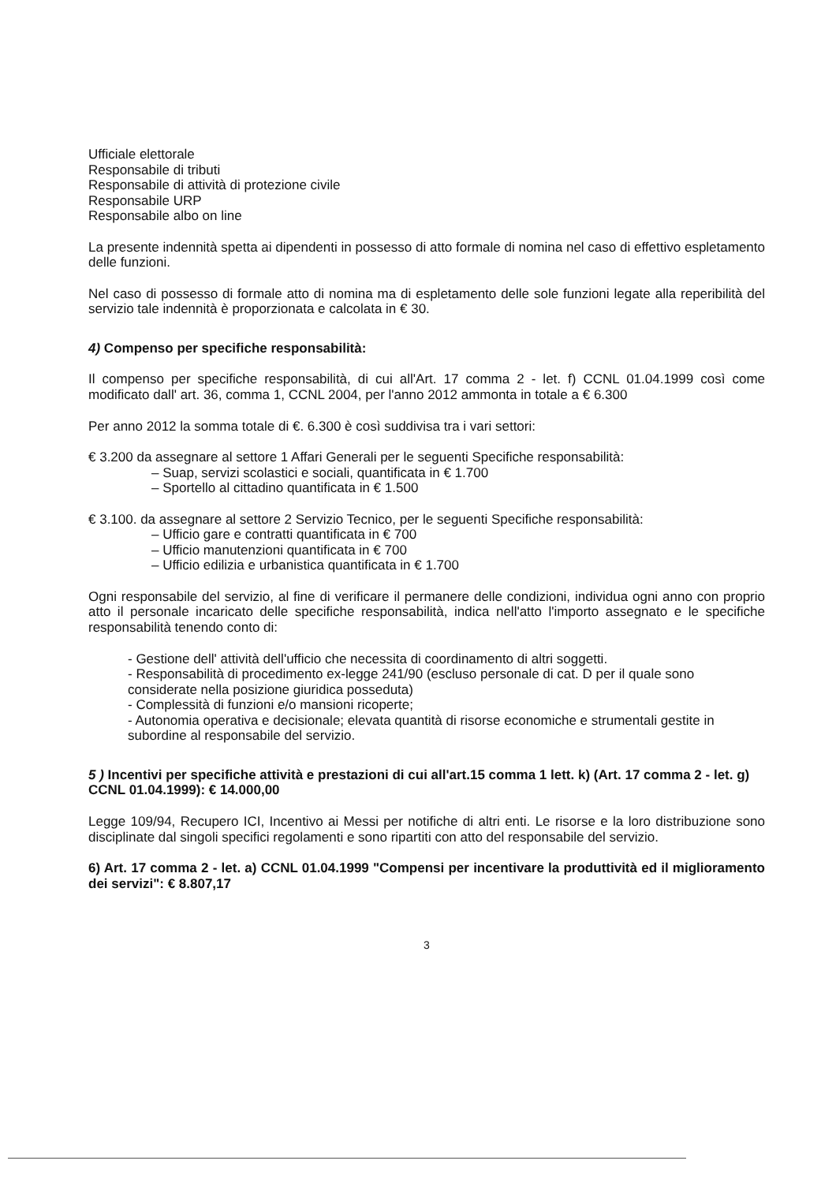Ufficiale elettorale
Responsabile di tributi
Responsabile di attività di protezione civile
Responsabile URP
Responsabile albo on line
La presente indennità spetta ai dipendenti in possesso di atto formale di nomina nel caso di effettivo espletamento delle funzioni.
Nel caso di possesso di formale atto di nomina ma di espletamento delle sole funzioni legate alla reperibilità del servizio tale indennità è proporzionata e calcolata in € 30.
4) Compenso per specifiche responsabilità:
Il compenso per specifiche responsabilità, di cui all'Art. 17 comma 2 - let. f) CCNL 01.04.1999 così come modificato dall' art. 36, comma 1, CCNL 2004, per l'anno 2012 ammonta in totale a € 6.300
Per anno 2012 la somma totale di €. 6.300 è così suddivisa tra i vari settori:
€ 3.200 da assegnare al settore 1 Affari Generali per le seguenti Specifiche responsabilità:
– Suap, servizi scolastici e sociali, quantificata in € 1.700
– Sportello al cittadino quantificata in € 1.500
€ 3.100. da assegnare al settore 2 Servizio Tecnico, per le seguenti Specifiche responsabilità:
– Ufficio gare e contratti quantificata in € 700
– Ufficio manutenzioni quantificata in € 700
– Ufficio edilizia e urbanistica quantificata in € 1.700
Ogni responsabile del servizio, al fine di verificare il permanere delle condizioni, individua ogni anno con proprio atto il personale incaricato delle specifiche responsabilità, indica nell'atto l'importo assegnato e le specifiche responsabilità tenendo conto di:
- Gestione dell' attività dell'ufficio che necessita di coordinamento di altri soggetti.
- Responsabilità di procedimento ex-legge 241/90 (escluso personale di cat. D per il quale sono considerate nella posizione giuridica posseduta)
- Complessità di funzioni e/o mansioni ricoperte;
- Autonomia operativa e decisionale; elevata quantità di risorse economiche e strumentali gestite in subordine al responsabile del servizio.
5 ) Incentivi per specifiche attività e prestazioni di cui all'art.15 comma 1 lett. k) (Art. 17 comma 2 - let. g) CCNL 01.04.1999): € 14.000,00
Legge 109/94, Recupero ICI, Incentivo ai Messi per notifiche di altri enti. Le risorse e la loro distribuzione sono disciplinate dal singoli specifici regolamenti e sono ripartiti con atto del responsabile del servizio.
6) Art. 17 comma 2 - let. a) CCNL 01.04.1999 "Compensi per incentivare la produttività ed il miglioramento dei servizi": € 8.807,17
3